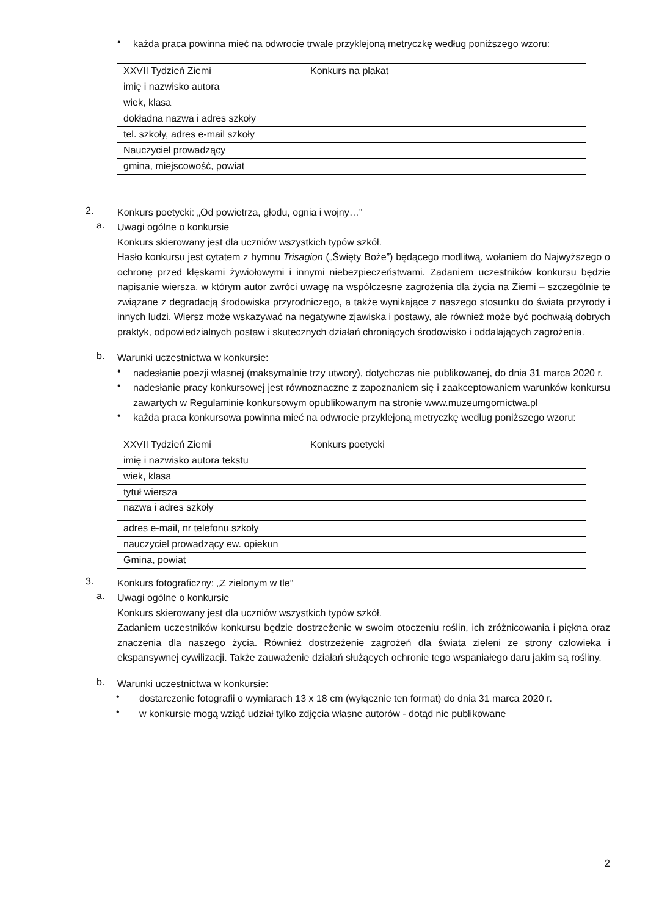•
każda praca powinna mieć na odwrocie trwale przyklejoną metryczkę według poniższego wzoru:
| XXVII Tydzień Ziemi | Konkurs na plakat |
| imię i nazwisko autora | |
| wiek, klasa | |
| dokładna nazwa i adres szkoły | |
| tel. szkoły, adres e-mail szkoły | |
| Nauczyciel prowadzący | |
| gmina, miejscowość, powiat | |
2.
Konkurs poetycki: „Od powietrza, głodu, ognia i wojny…”
a.
Uwagi ogólne o konkursie
Konkurs skierowany jest dla uczniów wszystkich typów szkół.
Hasło konkursu jest cytatem z hymnu Trisagion („Święty Boże”) będącego modlitwą, wołaniem do Najwyższego o ochronę przed klęskami żywiołowymi i innymi niebezpieczeństwami. Zadaniem uczestników konkursu będzie napisanie wiersza, w którym autor zwróci uwagę na współczesne zagrożenia dla życia na Ziemi – szczególnie te związane z degradacją środowiska przyrodniczego, a także wynikające z naszego stosunku do świata przyrody i innych ludzi. Wiersz może wskazywać na negatywne zjawiska i postawy, ale również może być pochwałą dobrych praktyk, odpowiedzialnych postaw i skutecznych działań chroniących środowisko i oddalających zagrożenia.
b.
Warunki uczestnictwa w konkursie:
•
nadesłanie poezji własnej (maksymalnie trzy utwory), dotychczas nie publikowanej, do dnia 31 marca 2020 r.
•
nadesłanie pracy konkursowej jest równoznaczne z zapoznaniem się i zaakceptowaniem warunków konkursu zawartych w Regulaminie konkursowym opublikowanym na stronie www.muzeumgornictwa.pl
•
każda praca konkursowa powinna mieć na odwrocie przyklejoną metryczkę według poniższego wzoru:
| XXVII Tydzień Ziemi | Konkurs poetycki |
| imię i nazwisko autora tekstu | |
| wiek, klasa | |
| tytuł wiersza | |
| nazwa i adres szkoły | |
| adres e-mail, nr telefonu szkoły | |
| nauczyciel prowadzący ew. opiekun | |
| Gmina, powiat | |
3.
Konkurs fotograficzny: „Z zielonym w tle”
a.
Uwagi ogólne o konkursie
Konkurs skierowany jest dla uczniów wszystkich typów szkół.
Zadaniem uczestników konkursu będzie dostrzeżenie w swoim otoczeniu roślin, ich zróżnicowania i piękna oraz znaczenia dla naszego życia. Również dostrzeżenie zagrożeń dla świata zieleni ze strony człowieka i ekspansywnej cywilizacji. Także zauważenie działań służących ochronie tego wspaniałego daru jakim są rośliny.
b.
Warunki uczestnictwa w konkursie:
•
dostarczenie fotografii o wymiarach 13 x 18 cm (wyłącznie ten format) do dnia 31 marca 2020 r.
•
w konkursie mogą wziąć udział tylko zdjęcia własne autorów - dotąd nie publikowane
2